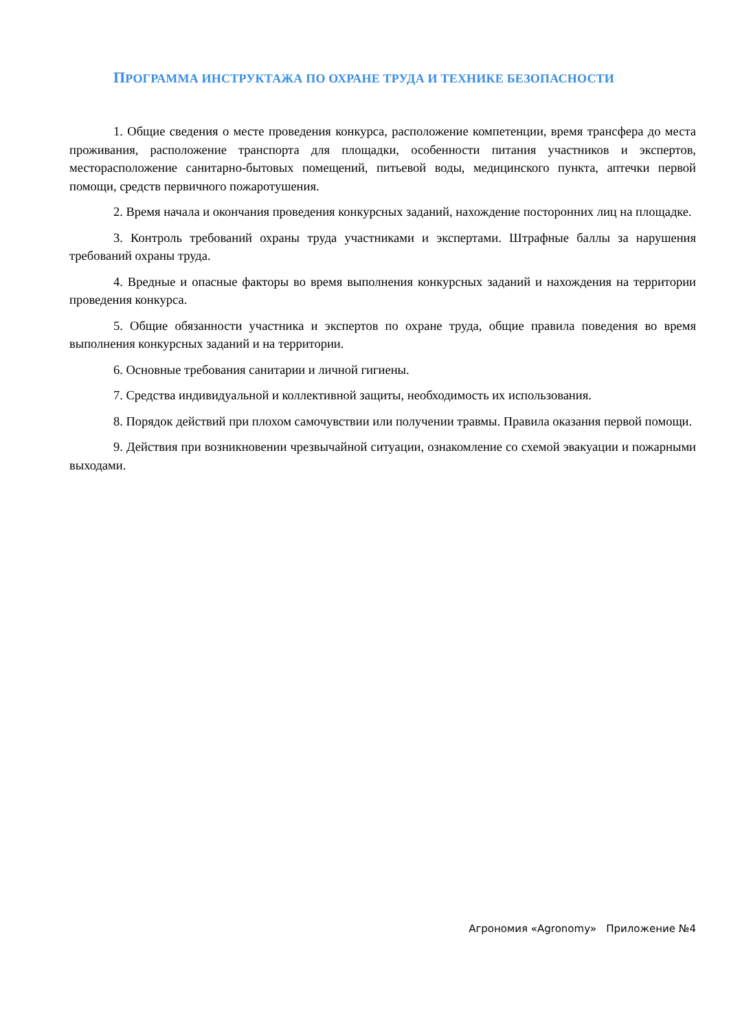ПРОГРАММА ИНСТРУКТАЖА ПО ОХРАНЕ ТРУДА И ТЕХНИКЕ БЕЗОПАСНОСТИ
1. Общие сведения о месте проведения конкурса, расположение компетенции, время трансфера до места проживания, расположение транспорта для площадки, особенности питания участников и экспертов, месторасположение санитарно-бытовых помещений, питьевой воды, медицинского пункта, аптечки первой помощи, средств первичного пожаротушения.
2. Время начала и окончания проведения конкурсных заданий, нахождение посторонних лиц на площадке.
3. Контроль требований охраны труда участниками и экспертами. Штрафные баллы за нарушения требований охраны труда.
4. Вредные и опасные факторы во время выполнения конкурсных заданий и нахождения на территории проведения конкурса.
5. Общие обязанности участника и экспертов по охране труда, общие правила поведения во время выполнения конкурсных заданий и на территории.
6. Основные требования санитарии и личной гигиены.
7. Средства индивидуальной и коллективной защиты, необходимость их использования.
8. Порядок действий при плохом самочувствии или получении травмы. Правила оказания первой помощи.
9. Действия при возникновении чрезвычайной ситуации, ознакомление со схемой эвакуации и пожарными выходами.
Агрономия «Agronomy» Приложение №4